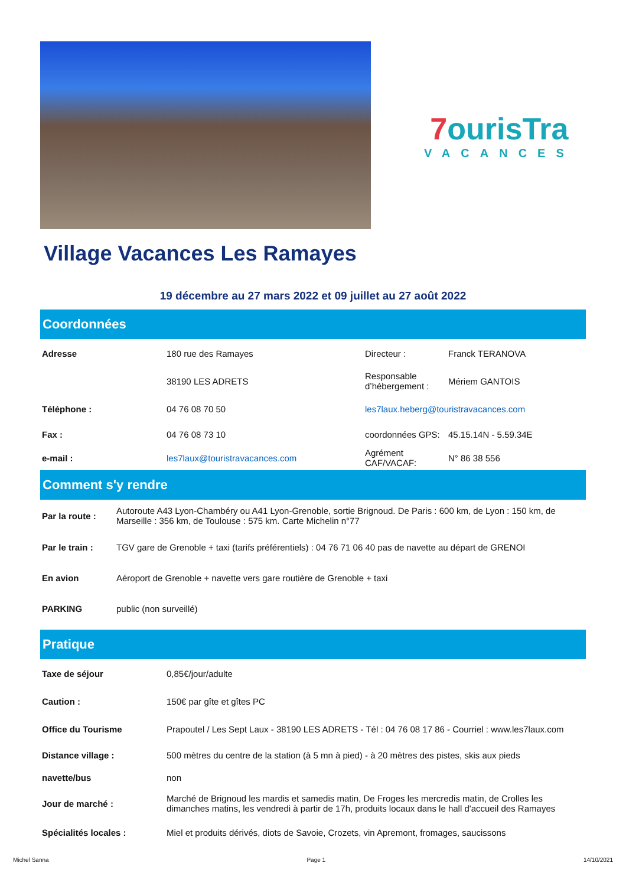7ourisTra
VACANCES
Village Vacances Les Ramayes
19 décembre au 27 mars 2022 et 09 juillet au 27 août 2022
Coordonnées
| Adresse | 180 rue des Ramayes | Directeur : | Franck TERANOVA |
| | 38190 LES ADRETS | Responsable d’hébergement : | Mériem GANTOIS |
| Téléphone : | 04 76 08 70 50 | les7laux.heberg@touristravacances.com | |
| Fax : | 04 76 08 73 10 | coordonnées GPS: | 45.15.14N - 5.59.34E |
| e-mail : | les7laux@touristravacances.com | Agrément CAF/VACAF: | N° 86 38 556 |
Comment s'y rendre
| Par la route : | Autoroute A43 Lyon-Chambéry ou A41 Lyon-Grenoble, sortie Brignoud. De Paris : 600 km, de Lyon : 150 km, de Marseille : 356 km, de Toulouse : 575 km. Carte Michelin n°77 |
| Par le train : | TGV gare de Grenoble + taxi (tarifs préférentiels) : 04 76 71 06 40 pas de navette au départ de GRENOI |
| En avion | Aéroport de Grenoble + navette vers gare routière de Grenoble + taxi |
| PARKING | public (non surveillé) |
Pratique
| Taxe de séjour | 0,85€/jour/adulte |
| Caution : | 150€ par gîte et gîtes PC |
| Office du Tourisme | Prapoutel / Les Sept Laux - 38190 LES ADRETS - Tél : 04 76 08 17 86 - Courriel : www.les7laux.com |
| Distance village : | 500 mètres du centre de la station (à 5 mn à pied) - à 20 mètres des pistes, skis aux pieds |
| navette/bus | non |
| Jour de marché : | Marché de Brignoud les mardis et samedis matin, De Froges les mercredis matin, de Crolles les dimanches matins, les vendredi à partir de 17h, produits locaux dans le hall d'accueil des Ramayes |
| Spécialités locales : | Miel et produits dérivés, diots de Savoie, Crozets, vin Apremont, fromages, saucissons |
Michel Sanna Page 1 14/10/2021